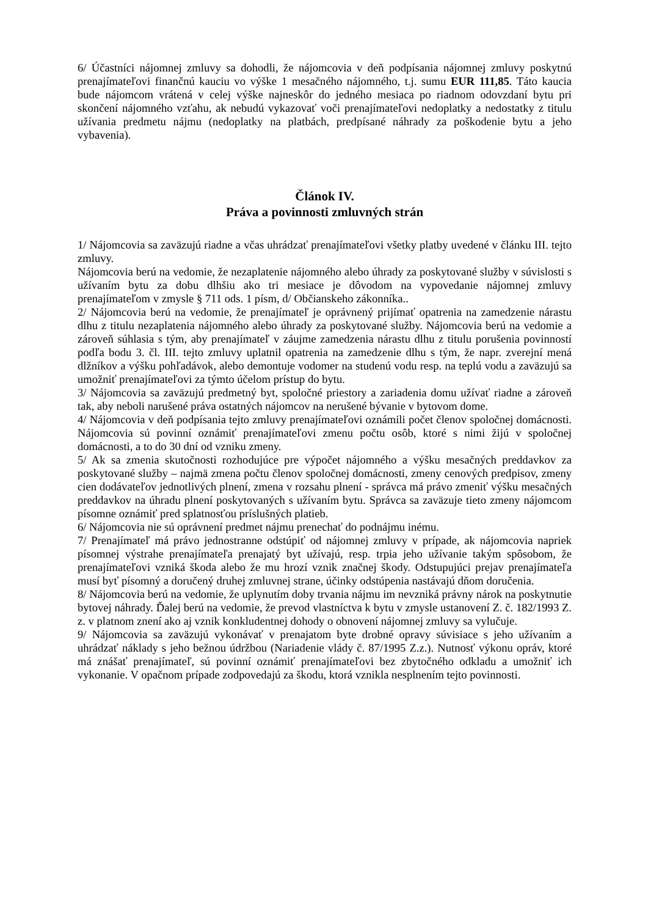6/ Účastníci nájomnej zmluvy sa dohodli, že nájomcovia v deň podpísania nájomnej zmluvy poskytnú prenajímateľovi finančnú kauciu vo výške 1 mesačného nájomného, t.j. sumu EUR 111,85. Táto kaucia bude nájomcom vrátená v celej výške najneskôr do jedného mesiaca po riadnom odovzdaní bytu pri skončení nájomného vzťahu, ak nebudú vykazovať voči prenajímateľovi nedoplatky a nedostatky z titulu užívania predmetu nájmu (nedoplatky na platbách, predpísané náhrady za poškodenie bytu a jeho vybavenia).
Článok IV.
Práva a povinnosti zmluvných strán
1/ Nájomcovia sa zaväzujú riadne a včas uhrádzať prenajímateľovi všetky platby uvedené v článku III. tejto zmluvy.
Nájomcovia berú na vedomie, že nezaplatenie nájomného alebo úhrady za poskytované služby v súvislosti s užívaním bytu za dobu dlhšiu ako tri mesiace je dôvodom na vypovedanie nájomnej zmluvy prenajímateľom v zmysle § 711 ods. 1 písm, d/ Občianskeho zákonníka..
2/ Nájomcovia berú na vedomie, že prenajímateľ je oprávnený prijímať opatrenia na zamedzenie nárastu dlhu z titulu nezaplatenia nájomného alebo úhrady za poskytované služby. Nájomcovia berú na vedomie a zároveň súhlasia s tým, aby prenajímateľ v záujme zamedzenia nárastu dlhu z titulu porušenia povinností podľa bodu 3. čl. III. tejto zmluvy uplatnil opatrenia na zamedzenie dlhu s tým, že napr. zverejní mená dlžníkov a výšku pohľadávok, alebo demontuje vodomer na studenú vodu resp. na teplú vodu a zaväzujú sa umožniť prenajímateľovi za týmto účelom prístup do bytu.
3/ Nájomcovia sa zaväzujú predmetný byt, spoločné priestory a zariadenia domu užívať riadne a zároveň tak, aby neboli narušené práva ostatných nájomcov na nerušené bývanie v bytovom dome.
4/ Nájomcovia v deň podpísania tejto zmluvy prenajímateľovi oznámili počet členov spoločnej domácnosti. Nájomcovia sú povinní oznámiť prenajímateľovi zmenu počtu osôb, ktoré s nimi žijú v spoločnej domácnosti, a to do 30 dní od vzniku zmeny.
5/ Ak sa zmenia skutočnosti rozhodujúce pre výpočet nájomného a výšku mesačných preddavkov za poskytované služby – najmä zmena počtu členov spoločnej domácnosti, zmeny cenových predpisov, zmeny cien dodávateľov jednotlivých plnení, zmena v rozsahu plnení - správca má právo zmeniť výšku mesačných preddavkov na úhradu plnení poskytovaných s užívaním bytu. Správca sa zaväzuje tieto zmeny nájomcom písomne oznámiť pred splatnosťou príslušných platieb.
6/ Nájomcovia nie sú oprávnení predmet nájmu prenechať do podnájmu inému.
7/ Prenajímateľ má právo jednostranne odstúpiť od nájomnej zmluvy v prípade, ak nájomcovia napriek písomnej výstrahe prenajímateľa prenajatý byt užívajú, resp. trpia jeho užívanie takým spôsobom, že prenajímateľovi vzniká škoda alebo že mu hrozí vznik značnej škody. Odstupujúci prejav prenajímateľa musí byť písomný a doručený druhej zmluvnej strane, účinky odstúpenia nastávajú dňom doručenia.
8/ Nájomcovia berú na vedomie, že uplynutím doby trvania nájmu im nevzniká právny nárok na poskytnutie bytovej náhrady. Ďalej berú na vedomie, že prevod vlastníctva k bytu v zmysle ustanovení Z. č. 182/1993 Z. z. v platnom znení ako aj vznik konkludentnej dohody o obnovení nájomnej zmluvy sa vylučuje.
9/ Nájomcovia sa zaväzujú vykonávať v prenajatom byte drobné opravy súvisiace s jeho užívaním a uhrádzať náklady s jeho bežnou údržbou (Nariadenie vlády č. 87/1995 Z.z.). Nutnosť výkonu opráv, ktoré má znášať prenajímateľ, sú povinní oznámiť prenajímateľovi bez zbytočného odkladu a umožniť ich vykonanie. V opačnom prípade zodpovedajú za škodu, ktorá vznikla nesplnením tejto povinnosti.